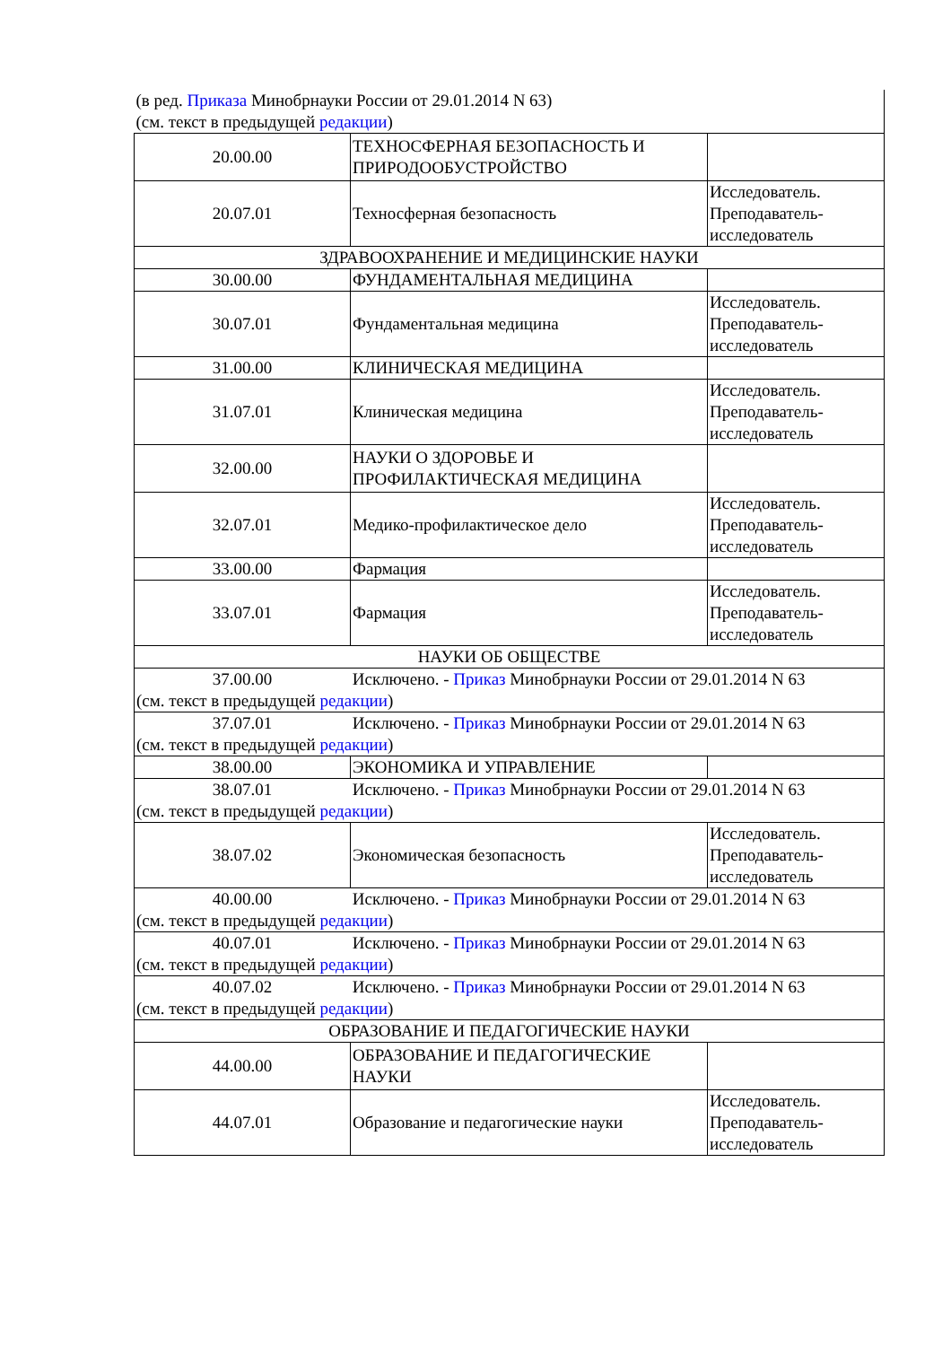| (в ред. Приказа Минобрнауки России от 29.01.2014 N 63) (см. текст в предыдущей редакции ) | | |
| 20.00.00 | ТЕХНОСФЕРНАЯ БЕЗОПАСНОСТЬ И ПРИРОДООБУСТРОЙСТВО | |
| 20.07.01 | Техносферная безопасность | Исследователь. Преподаватель-исследователь |
| ЗДРАВООХРАНЕНИЕ И МЕДИЦИНСКИЕ НАУКИ | | |
| 30.00.00 | ФУНДАМЕНТАЛЬНАЯ МЕДИЦИНА | |
| 30.07.01 | Фундаментальная медицина | Исследователь. Преподаватель-исследователь |
| 31.00.00 | КЛИНИЧЕСКАЯ МЕДИЦИНА | |
| 31.07.01 | Клиническая медицина | Исследователь. Преподаватель-исследователь |
| 32.00.00 | НАУКИ О ЗДОРОВЬЕ И ПРОФИЛАКТИЧЕСКАЯ МЕДИЦИНА | |
| 32.07.01 | Медико-профилактическое дело | Исследователь. Преподаватель-исследователь |
| 33.00.00 | Фармация | |
| 33.07.01 | Фармация | Исследователь. Преподаватель-исследователь |
| НАУКИ ОБ ОБЩЕСТВЕ | | |
| 37.00.00 Исключено. - Приказ Минобрнауки России от 29.01.2014 N 63 (см. текст в предыдущей редакции ) | | |
| 37.07.01 Исключено. - Приказ Минобрнауки России от 29.01.2014 N 63 (см. текст в предыдущей редакции ) | | |
| 38.00.00 | ЭКОНОМИКА И УПРАВЛЕНИЕ | |
| 38.07.01 Исключено. - Приказ Минобрнауки России от 29.01.2014 N 63 (см. текст в предыдущей редакции ) | | |
| 38.07.02 | Экономическая безопасность | Исследователь. Преподаватель-исследователь |
| 40.00.00 Исключено. - Приказ Минобрнауки России от 29.01.2014 N 63 (см. текст в предыдущей редакции ) | | |
| 40.07.01 Исключено. - Приказ Минобрнауки России от 29.01.2014 N 63 (см. текст в предыдущей редакции ) | | |
| 40.07.02 Исключено. - Приказ Минобрнауки России от 29.01.2014 N 63 (см. текст в предыдущей редакции ) | | |
| ОБРАЗОВАНИЕ И ПЕДАГОГИЧЕСКИЕ НАУКИ | | |
| 44.00.00 | ОБРАЗОВАНИЕ И ПЕДАГОГИЧЕСКИЕ НАУКИ | |
| 44.07.01 | Образование и педагогические науки | Исследователь. Преподаватель-исследователь |